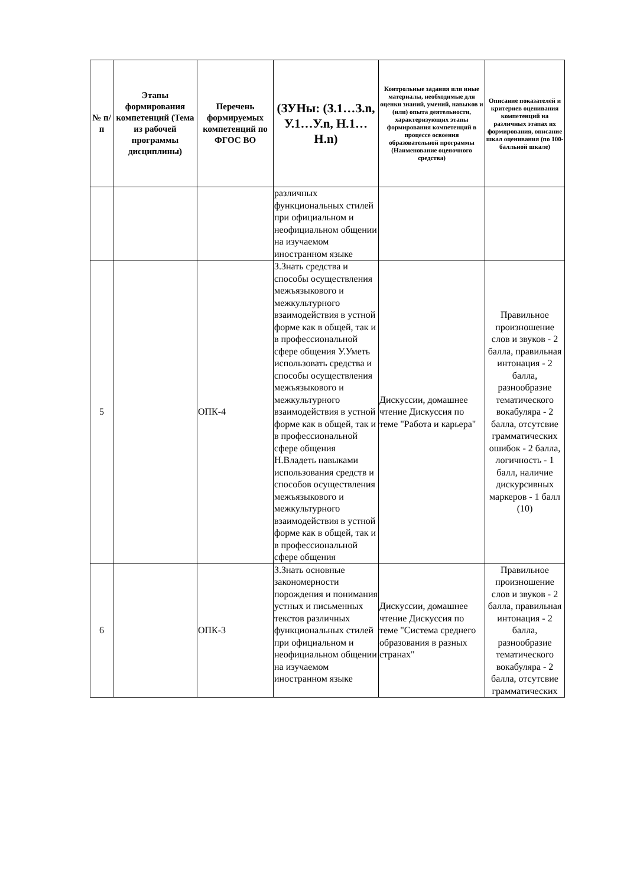| № п/п | Этапы формирования компетенций (Тема из рабочей программы дисциплины) | Перечень формируемых компетенций по ФГОС ВО | (ЗУНы: (З.1…З.n, У.1…У.n, Н.1…Н.n) | Контрольные задания или иные материалы, необходимые для оценки знаний, умений, навыков и (или) опыта деятельности, характеризующих этапы формирования компетенций в процессе освоения образовательной программы (Наименование оценочного средства) | Описание показателей и критериев оценивания компетенций на различных этапах их формирования, описание шкал оценивания (по 100-балльной шкале) |
| --- | --- | --- | --- | --- | --- |
| | | | различных функциональных стилей при официальном и неофициальном общении на изучаемом иностранном языке | | |
| 5 | | ОПК-4 | З.Знать средства и способы осуществления межъязыкового и межкультурного взаимодействия в устной форме как в общей, так и в профессиональной сфере общения У.Уметь использовать средства и способы осуществления межъязыкового и межкультурного взаимодействия в устной форме как в общей, так и в профессиональной сфере общения Н.Владеть навыками использования средств и способов осуществления межъязыкового и межкультурного взаимодействия в устной форме как в общей, так и в профессиональной сфере общения | Дискуссии, домашнее чтение Дискуссия по теме "Работа и карьера" | Правильное произношение слов и звуков - 2 балла, правильная интонация - 2 балла, разнообразие тематического вокабуляра - 2 балла, отсутсвие грамматических ошибок - 2 балла, логичность - 1 балл, наличие дискурсивных маркеров - 1 балл (10) |
| 6 | | ОПК-3 | З.Знать основные закономерности порождения и понимания устных и письменных текстов различных функциональных стилей при официальном и неофициальном общении на изучаемом иностранном языке | Дискуссии, домашнее чтение Дискуссия по теме "Система среднего образования в разных странах" | Правильное произношение слов и звуков - 2 балла, правильная интонация - 2 балла, разнообразие тематического вокабуляра - 2 балла, отсутсвие грамматических |